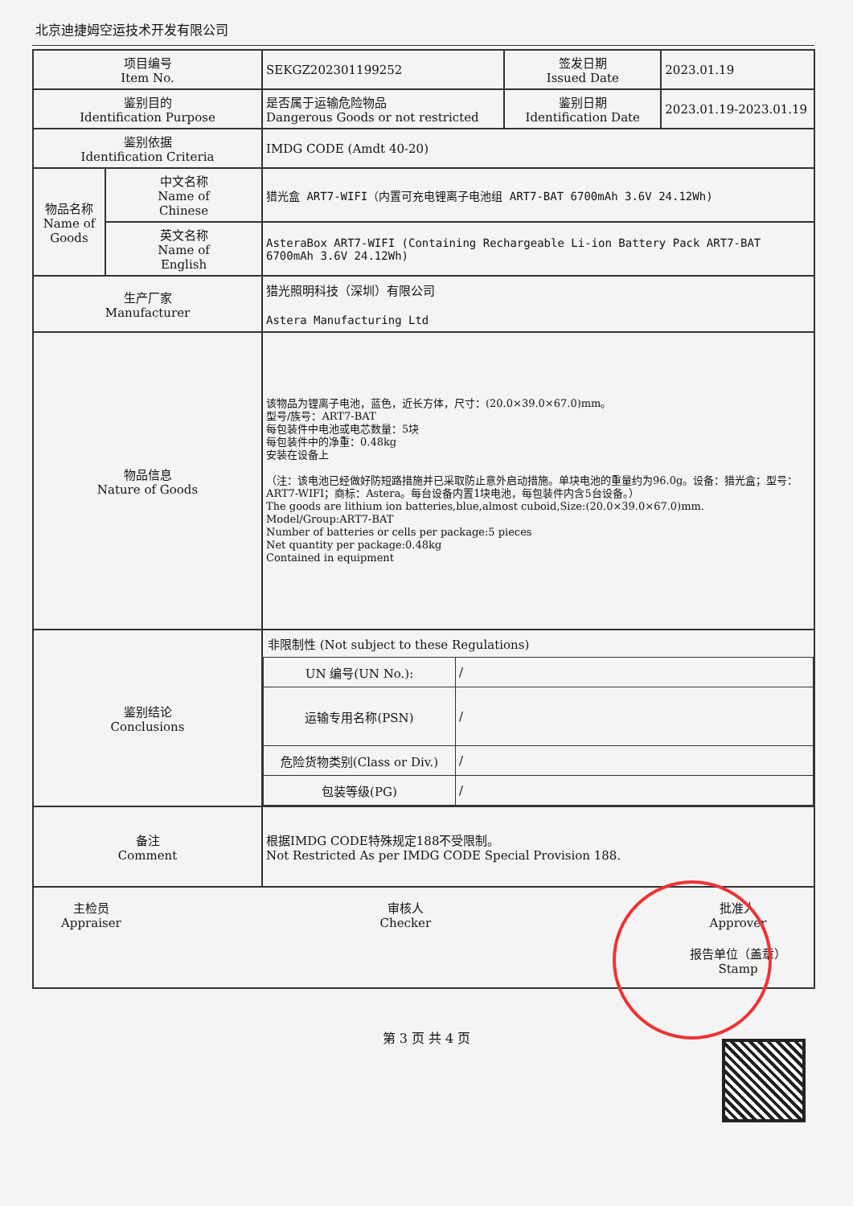北京迪捷姆空运技术开发有限公司
| 项目编号 Item No. | | SEKGZ202301199252 | 签发日期 Issued Date | 2023.01.19 |
| 鉴别目的 Identification Purpose | | 是否属于运输危险物品 Dangerous Goods or not restricted | 鉴别日期 Identification Date | 2023.01.19-2023.01.19 |
| 鉴别依据 Identification Criteria | | IMDG CODE (Amdt 40-20) | | |
| 物品名称 Name of Goods | 中文名称 Name of Chinese | 猎光盒 ART7-WIFI（内置可充电锂离子电池组 ART7-BAT 6700mAh 3.6V 24.12Wh) | | |
| | 英文名称 Name of English | AsteraBox ART7-WIFI (Containing Rechargeable Li-ion Battery Pack ART7-BAT 6700mAh 3.6V 24.12Wh) | | |
| 生产厂家 Manufacturer | | 猎光照明科技（深圳）有限公司 Astera Manufacturing Ltd | | |
| 物品信息 Nature of Goods | | 该物品为锂离子电池，蓝色，近长方体，尺寸：(20.0×39.0×67.0)mm。 型号/族号：ART7-BAT 每包装件中电池或电芯数量：5块 每包装件中的净重：0.48kg 安装在设备上 （注：该电池已经做好防短路措施并已采取防止意外启动措施。单块电池的重量约为96.0g。设备：猎光盒；型号：ART7-WIFI；商标：Astera。每台设备内置1块电池，每包装件内含5台设备。） The goods are lithium ion batteries,blue,almost cuboid,Size:(20.0×39.0×67.0)mm. Model/Group:ART7-BAT Number of batteries or cells per package:5 pieces Net quantity per package:0.48kg Contained in equipment | | |
| 鉴别结论 Conclusions | | 非限制性 (Not subject to these Regulations) / UN 编号(UN No.): / / / / 运输专用名称(PSN) / / / / 危险货物类别(Class or Div.) / / / / 包装等级(PG) / / / | | |
| 备注 Comment | | 根据IMDG CODE特殊规定188不受限制。 Not Restricted As per IMDG CODE Special Provision 188. | | |
| 主检员 Appraiser 审核人 Checker 批准人 Approver 报告单位（盖章） Stamp | | | | |
第 3 页 共 4 页